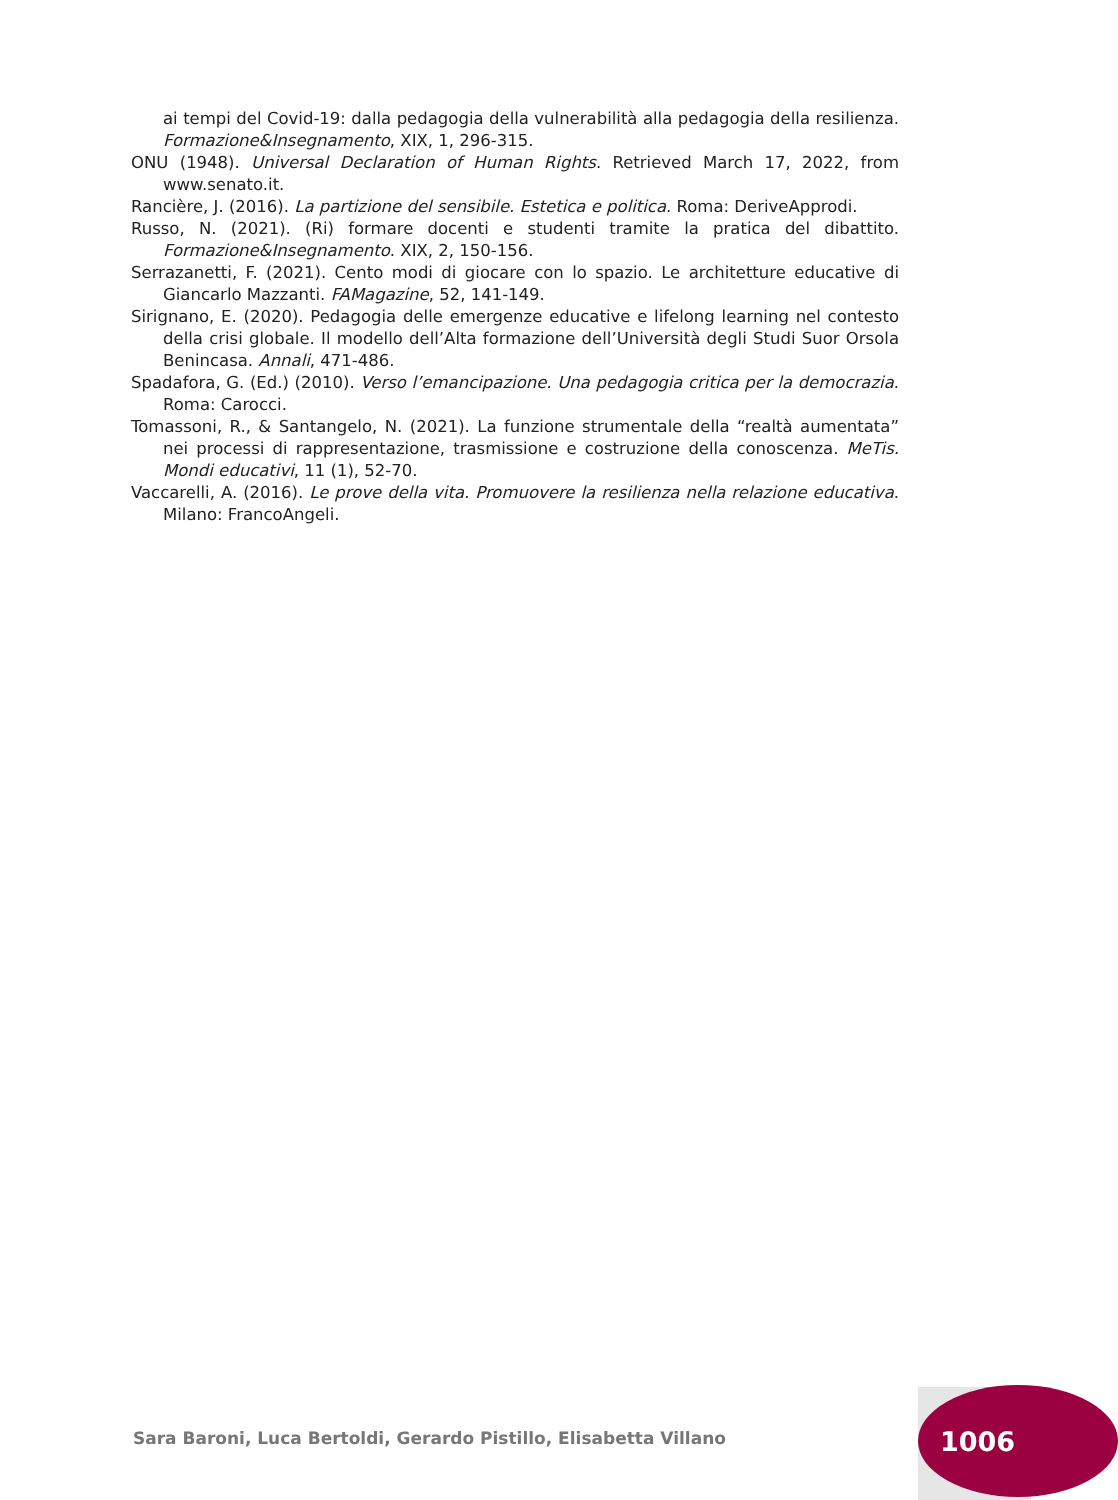ai tempi del Covid-19: dalla pedagogia della vulnerabilità alla pedagogia della resilienza. Formazione&Insegnamento, XIX, 1, 296-315.
ONU (1948). Universal Declaration of Human Rights. Retrieved March 17, 2022, from www.senato.it.
Rancière, J. (2016). La partizione del sensibile. Estetica e politica. Roma: DeriveApprodi.
Russo, N. (2021). (Ri) formare docenti e studenti tramite la pratica del dibattito. Formazione&Insegnamento. XIX, 2, 150-156.
Serrazanetti, F. (2021). Cento modi di giocare con lo spazio. Le architetture educative di Giancarlo Mazzanti. FAMagazine, 52, 141-149.
Sirignano, E. (2020). Pedagogia delle emergenze educative e lifelong learning nel contesto della crisi globale. Il modello dell’Alta formazione dell’Università degli Studi Suor Orsola Benincasa. Annali, 471-486.
Spadafora, G. (Ed.) (2010). Verso l’emancipazione. Una pedagogia critica per la democrazia. Roma: Carocci.
Tomassoni, R., & Santangelo, N. (2021). La funzione strumentale della “realtà aumentata” nei processi di rappresentazione, trasmissione e costruzione della conoscenza. MeTis. Mondi educativi, 11 (1), 52-70.
Vaccarelli, A. (2016). Le prove della vita. Promuovere la resilienza nella relazione educativa. Milano: FrancoAngeli.
Sara Baroni, Luca Bertoldi, Gerardo Pistillo, Elisabetta Villano
1006